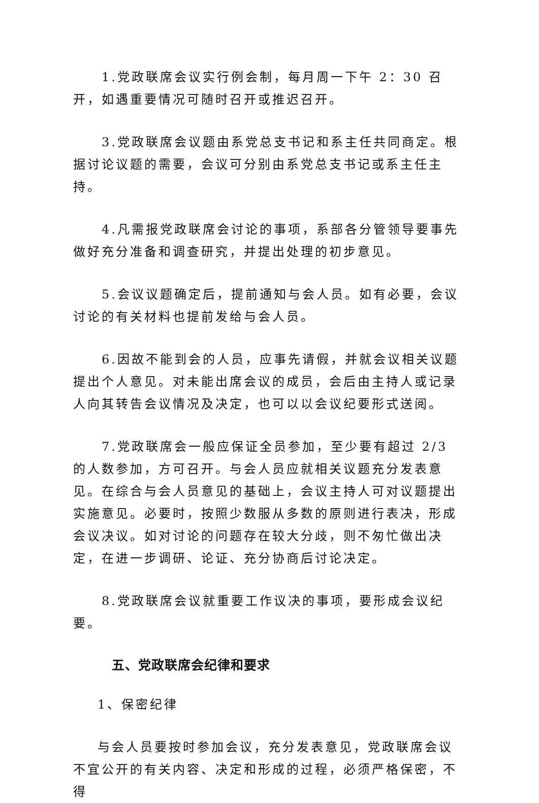1.党政联席会议实行例会制，每月周一下午 2：30 召开，如遇重要情况可随时召开或推迟召开。
3.党政联席会议题由系党总支书记和系主任共同商定。根据讨论议题的需要，会议可分别由系党总支书记或系主任主持。
4.凡需报党政联席会讨论的事项，系部各分管领导要事先做好充分准备和调查研究，并提出处理的初步意见。
5.会议议题确定后，提前通知与会人员。如有必要，会议讨论的有关材料也提前发给与会人员。
6.因故不能到会的人员，应事先请假，并就会议相关议题提出个人意见。对未能出席会议的成员，会后由主持人或记录人向其转告会议情况及决定，也可以以会议纪要形式送阅。
7.党政联席会一般应保证全员参加，至少要有超过 2/3 的人数参加，方可召开。与会人员应就相关议题充分发表意见。在综合与会人员意见的基础上，会议主持人可对议题提出实施意见。必要时，按照少数服从多数的原则进行表决，形成会议决议。如对讨论的问题存在较大分歧，则不匆忙做出决定，在进一步调研、论证、充分协商后讨论决定。
8.党政联席会议就重要工作议决的事项，要形成会议纪要。
五、党政联席会纪律和要求
1、保密纪律
与会人员要按时参加会议，充分发表意见，党政联席会议不宜公开的有关内容、决定和形成的过程，必须严格保密，不得